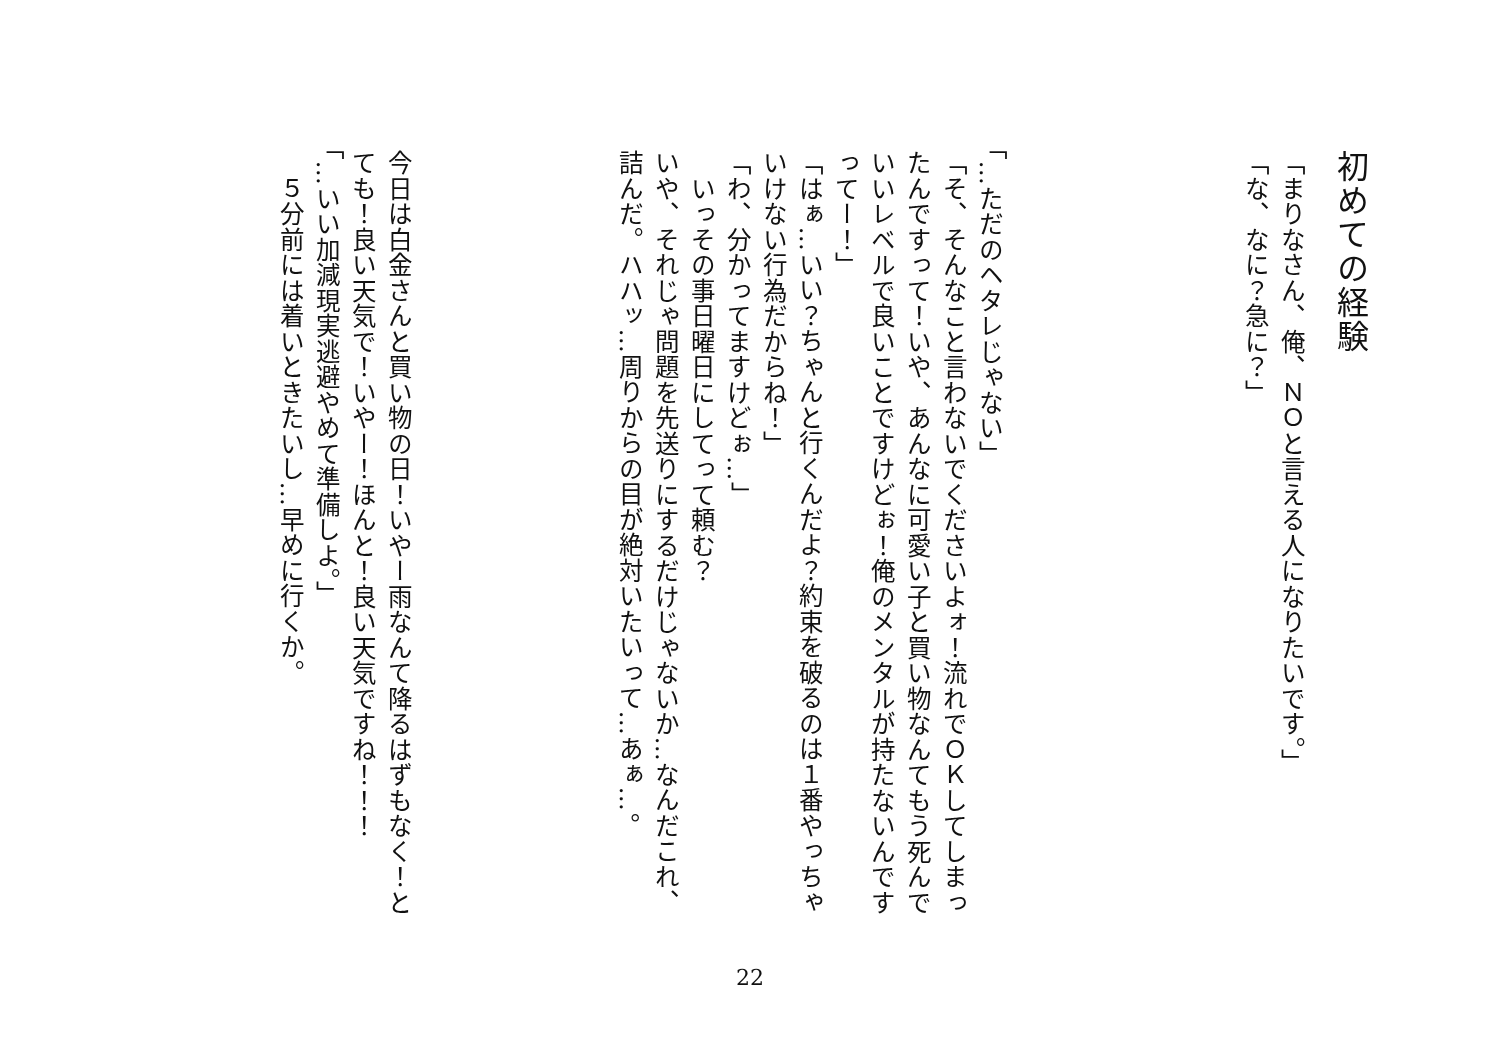初めての経験
「まりなさん、俺、ＮＯと言える人になりたいです。」
「な、なに？急に？」
「…ただのヘタレじゃない」
「そ、そんなこと言わないでくださいよォ！流れでＯＫしてしまったんですって！いや、あんなに可愛い子と買い物なんてもう死んでいいレベルで良いことですけどぉ！俺のメンタルが持たないんですってー！」
「はぁ…いい？ちゃんと行くんだよ？約束を破るのは１番やっちゃいけない行為だからね！」
「わ、分かってますけどぉ…」
　いっその事日曜日にしてって頼む？
いや、それじゃ問題を先送りにするだけじゃないか…なんだこれ、詰んだ。ハハッ…周りからの目が絶対いたいって…あぁ…。
今日は白金さんと買い物の日！いやー雨なんて降るはずもなく！とても！良い天気で！いやー！ほんと！良い天気ですね！！！
「…いい加減現実逃避やめて準備しよ。」
　５分前には着いときたいし…早めに行くか。
22